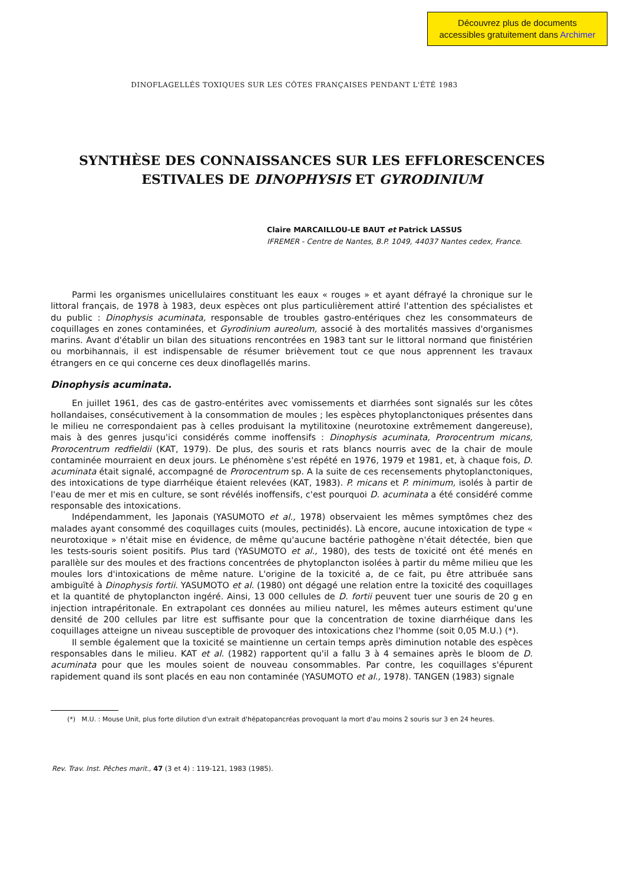Découvrez plus de documents
accessibles gratuitement dans Archimer
DINOFLAGELLÉS TOXIQUES SUR LES CÔTES FRANÇAISES PENDANT L'ÉTÉ 1983
SYNTHÈSE DES CONNAISSANCES SUR LES EFFLORESCENCES
ESTIVALES DE DINOPHYSIS ET GYRODINIUM
Claire MARCAILLOU-LE BAUT et Patrick LASSUS
IFREMER - Centre de Nantes, B.P. 1049, 44037 Nantes cedex, France.
Parmi les organismes unicellulaires constituant les eaux « rouges » et ayant défrayé la chronique sur le littoral français, de 1978 à 1983, deux espèces ont plus particulièrement attiré l'attention des spécialistes et du public : Dinophysis acuminata, responsable de troubles gastro-entériques chez les consommateurs de coquillages en zones contaminées, et Gyrodinium aureolum, associé à des mortalités massives d'organismes marins. Avant d'établir un bilan des situations rencontrées en 1983 tant sur le littoral normand que finistérien ou morbihannais, il est indispensable de résumer brièvement tout ce que nous apprennent les travaux étrangers en ce qui concerne ces deux dinoflagellés marins.
Dinophysis acuminata.
En juillet 1961, des cas de gastro-entérites avec vomissements et diarrhées sont signalés sur les côtes hollandaises, consécutivement à la consommation de moules ; les espèces phytoplanctoniques présentes dans le milieu ne correspondaient pas à celles produisant la mytilitoxine (neurotoxine extrêmement dangereuse), mais à des genres jusqu'ici considérés comme inoffensifs : Dinophysis acuminata, Prorocentrum micans, Prorocentrum redfieldii (KAT, 1979). De plus, des souris et rats blancs nourris avec de la chair de moule contaminée mourraient en deux jours. Le phénomène s'est répété en 1976, 1979 et 1981, et, à chaque fois, D. acuminata était signalé, accompagné de Prorocentrum sp. A la suite de ces recensements phytoplanctoniques, des intoxications de type diarrhéique étaient relevées (KAT, 1983). P. micans et P. minimum, isolés à partir de l'eau de mer et mis en culture, se sont révélés inoffensifs, c'est pourquoi D. acuminata a été considéré comme responsable des intoxications.
Indépendamment, les Japonais (YASUMOTO et al., 1978) observaient les mêmes symptômes chez des malades ayant consommé des coquillages cuits (moules, pectinidés). Là encore, aucune intoxication de type « neurotoxique » n'était mise en évidence, de même qu'aucune bactérie pathogène n'était détectée, bien que les tests-souris soient positifs. Plus tard (YASUMOTO et al., 1980), des tests de toxicité ont été menés en parallèle sur des moules et des fractions concentrées de phytoplancton isolées à partir du même milieu que les moules lors d'intoxications de même nature. L'origine de la toxicité a, de ce fait, pu être attribuée sans ambiguïté à Dinophysis fortii. YASUMOTO et al. (1980) ont dégagé une relation entre la toxicité des coquillages et la quantité de phytoplancton ingéré. Ainsi, 13 000 cellules de D. fortii peuvent tuer une souris de 20 g en injection intrapéritonale. En extrapolant ces données au milieu naturel, les mêmes auteurs estiment qu'une densité de 200 cellules par litre est suffisante pour que la concentration de toxine diarrhéique dans les coquillages atteigne un niveau susceptible de provoquer des intoxications chez l'homme (soit 0,05 M.U.) (*).
Il semble également que la toxicité se maintienne un certain temps après diminution notable des espèces responsables dans le milieu. KAT et al. (1982) rapportent qu'il a fallu 3 à 4 semaines après le bloom de D. acuminata pour que les moules soient de nouveau consommables. Par contre, les coquillages s'épurent rapidement quand ils sont placés en eau non contaminée (YASUMOTO et al., 1978). TANGEN (1983) signale
(*) M.U. : Mouse Unit, plus forte dilution d'un extrait d'hépatopancréas provoquant la mort d'au moins 2 souris sur 3 en 24 heures.
Rev. Trav. Inst. Pêches marit., 47 (3 et 4) : 119-121, 1983 (1985).